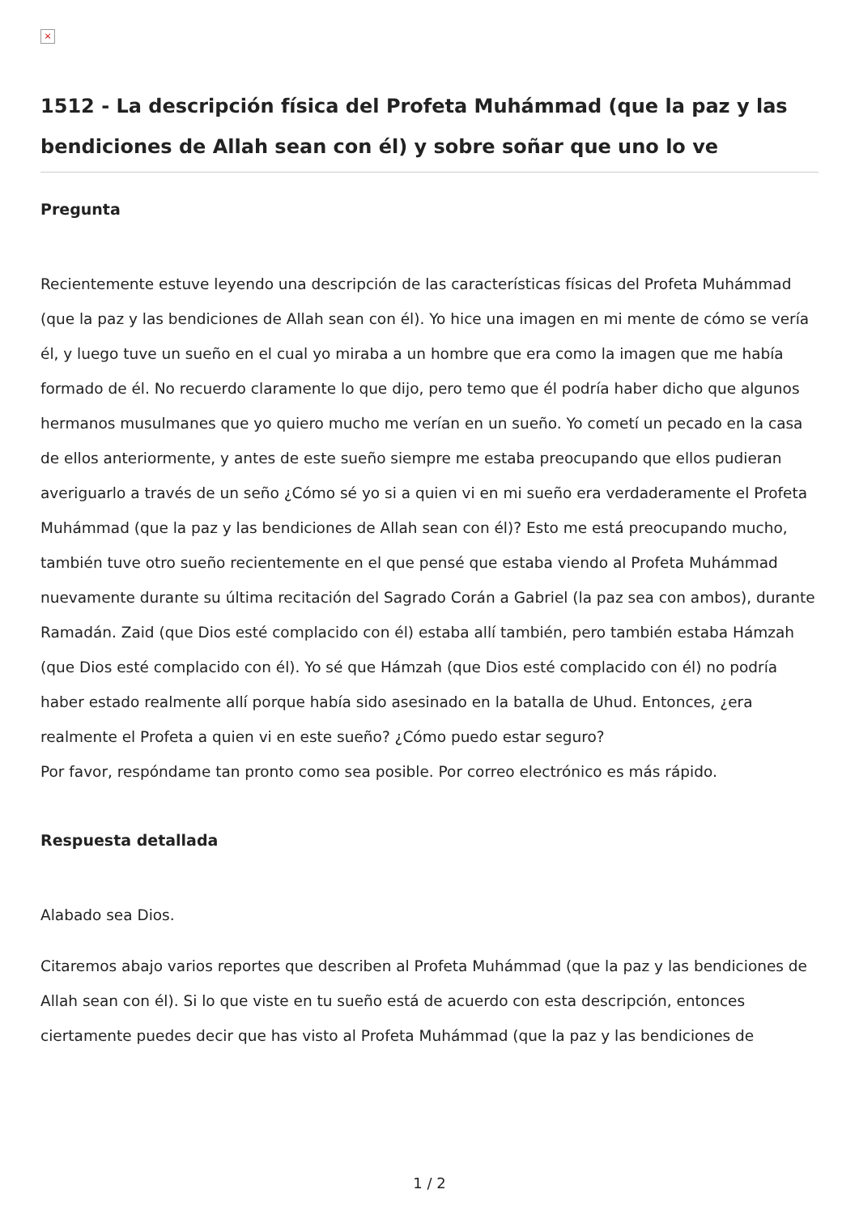×
1512 - La descripción física del Profeta Muhámmad (que la paz y las bendiciones de Allah sean con él) y sobre soñar que uno lo ve
Pregunta
Recientemente estuve leyendo una descripción de las características físicas del Profeta Muhámmad (que la paz y las bendiciones de Allah sean con él). Yo hice una imagen en mi mente de cómo se vería él, y luego tuve un sueño en el cual yo miraba a un hombre que era como la imagen que me había formado de él. No recuerdo claramente lo que dijo, pero temo que él podría haber dicho que algunos hermanos musulmanes que yo quiero mucho me verían en un sueño. Yo cometí un pecado en la casa de ellos anteriormente, y antes de este sueño siempre me estaba preocupando que ellos pudieran averiguarlo a través de un seño ¿Cómo sé yo si a quien vi en mi sueño era verdaderamente el Profeta Muhámmad (que la paz y las bendiciones de Allah sean con él)? Esto me está preocupando mucho, también tuve otro sueño recientemente en el que pensé que estaba viendo al Profeta Muhámmad nuevamente durante su última recitación del Sagrado Corán a Gabriel (la paz sea con ambos), durante Ramadán. Zaid (que Dios esté complacido con él) estaba allí también, pero también estaba Hámzah (que Dios esté complacido con él). Yo sé que Hámzah (que Dios esté complacido con él) no podría haber estado realmente allí porque había sido asesinado en la batalla de Uhud. Entonces, ¿era realmente el Profeta a quien vi en este sueño? ¿Cómo puedo estar seguro?
Por favor, respóndame tan pronto como sea posible. Por correo electrónico es más rápido.
Respuesta detallada
Alabado sea Dios.
Citaremos abajo varios reportes que describen al Profeta Muhámmad (que la paz y las bendiciones de Allah sean con él). Si lo que viste en tu sueño está de acuerdo con esta descripción, entonces ciertamente puedes decir que has visto al Profeta Muhámmad (que la paz y las bendiciones de
1 / 2